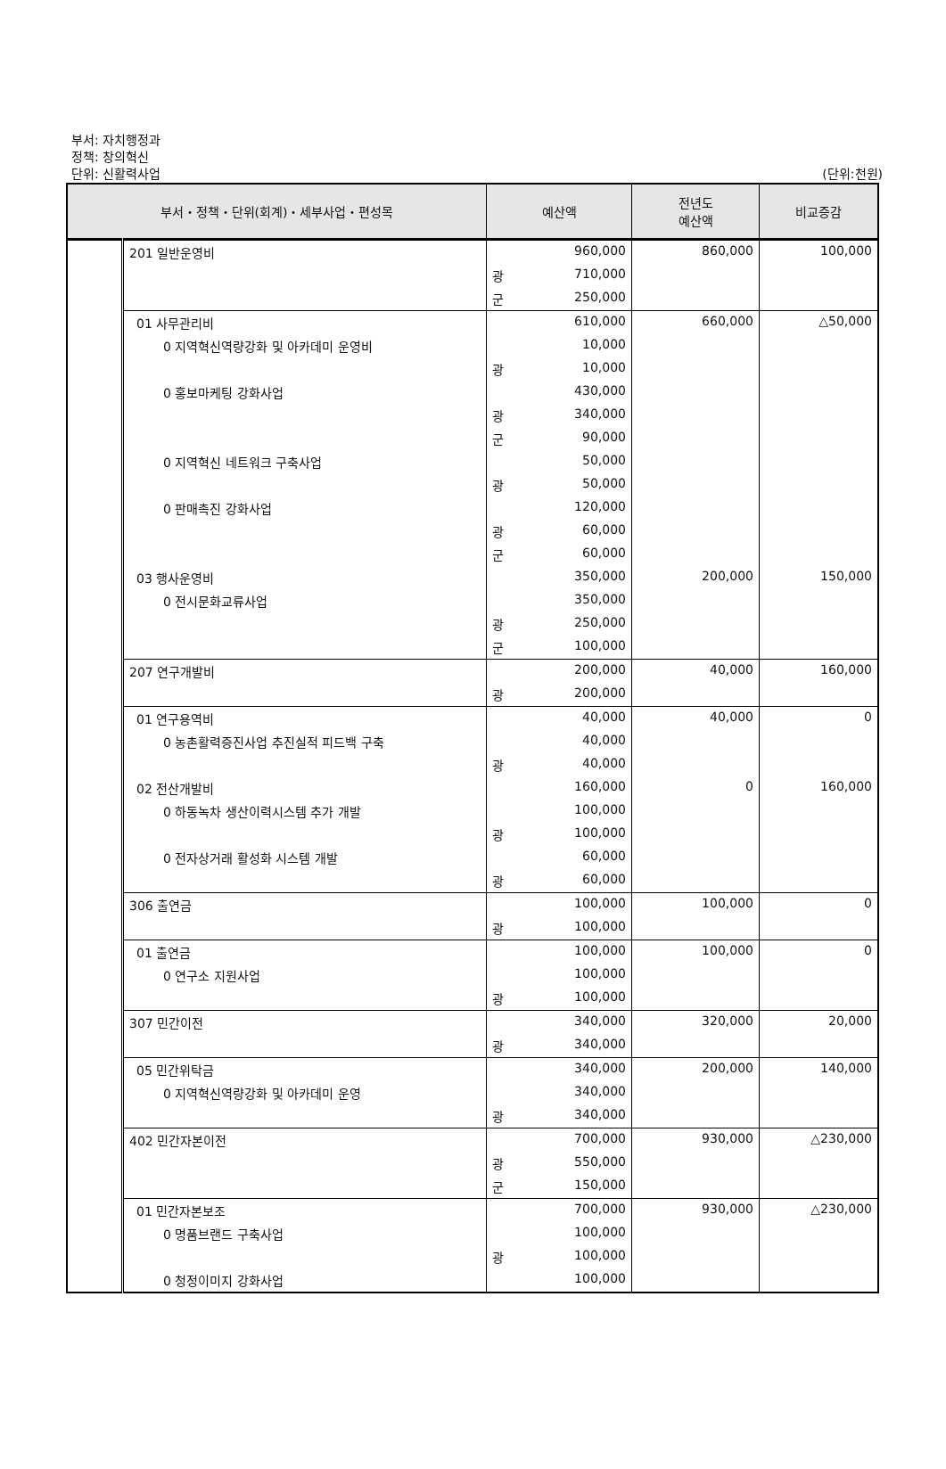부서: 자치행정과
정책: 창의혁신
단위: 신활력사업 (단위:천원)
| 부서・정책・단위(회계)・세부사업・편성목 | | 예산액 | 전년도 예산액 | 비교증감 |
| --- | --- | --- | --- | --- |
| | 201 일반운영비 | 960,000 | 860,000 | 100,000 |
| | | 광 710,000 | | |
| | | 군 250,000 | | |
| | 01 사무관리비 | 610,000 | 660,000 | △50,000 |
| | 0 지역혁신역량강화 및 아카데미 운영비 | 10,000 | | |
| | | 광 10,000 | | |
| | 0 홍보마케팅 강화사업 | 430,000 | | |
| | | 광 340,000 | | |
| | | 군 90,000 | | |
| | 0 지역혁신 네트워크 구축사업 | 50,000 | | |
| | | 광 50,000 | | |
| | 0 판매촉진 강화사업 | 120,000 | | |
| | | 광 60,000 | | |
| | | 군 60,000 | | |
| | 03 행사운영비 | 350,000 | 200,000 | 150,000 |
| | 0 전시문화교류사업 | 350,000 | | |
| | | 광 250,000 | | |
| | | 군 100,000 | | |
| | 207 연구개발비 | 200,000 | 40,000 | 160,000 |
| | | 광 200,000 | | |
| | 01 연구용역비 | 40,000 | 40,000 | 0 |
| | 0 농촌활력증진사업 추진실적 피드백 구축 | 40,000 | | |
| | | 광 40,000 | | |
| | 02 전산개발비 | 160,000 | 0 | 160,000 |
| | 0 하동녹차 생산이력시스템 추가 개발 | 100,000 | | |
| | | 광 100,000 | | |
| | 0 전자상거래 활성화 시스템 개발 | 60,000 | | |
| | | 광 60,000 | | |
| | 306 출연금 | 100,000 | 100,000 | 0 |
| | | 광 100,000 | | |
| | 01 출연금 | 100,000 | 100,000 | 0 |
| | 0 연구소 지원사업 | 100,000 | | |
| | | 광 100,000 | | |
| | 307 민간이전 | 340,000 | 320,000 | 20,000 |
| | | 광 340,000 | | |
| | 05 민간위탁금 | 340,000 | 200,000 | 140,000 |
| | 0 지역혁신역량강화 및 아카데미 운영 | 340,000 | | |
| | | 광 340,000 | | |
| | 402 민간자본이전 | 700,000 | 930,000 | △230,000 |
| | | 광 550,000 | | |
| | | 군 150,000 | | |
| | 01 민간자본보조 | 700,000 | 930,000 | △230,000 |
| | 0 명품브랜드 구축사업 | 100,000 | | |
| | | 광 100,000 | | |
| | 0 청정이미지 강화사업 | 100,000 | | |